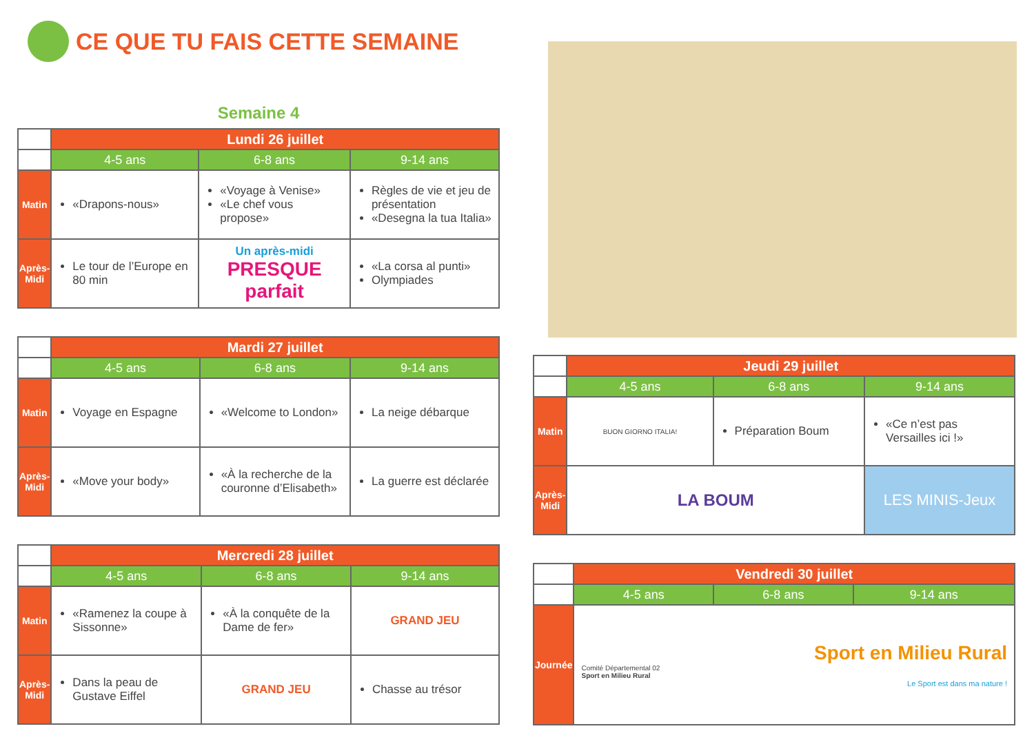CE QUE TU FAIS CETTE SEMAINE
Semaine 4
| | Lundi 26 juillet | | |
| --- | --- | --- | --- |
| | 4-5 ans | 6-8 ans | 9-14 ans |
| Matin | «Drapons-nous» | «Voyage à Venise» «Le chef vous propose» | Règles de vie et jeu de présentation «Desegna la tua Italia» |
| Après-Midi | Le tour de l’Europe en 80 min | Un après-midi PRESQUE parfait | «La corsa al punti» Olympiades |
| | Mardi 27 juillet | | |
| --- | --- | --- | --- |
| | 4-5 ans | 6-8 ans | 9-14 ans |
| Matin | Voyage en Espagne | «Welcome to London» | La neige débarque |
| Après-Midi | «Move your body» | «À la recherche de la couronne d’Elisabeth» | La guerre est déclarée |
| | Mercredi 28 juillet | | |
| --- | --- | --- | --- |
| | 4-5 ans | 6-8 ans | 9-14 ans |
| Matin | «Ramenez la coupe à Sissonne» | «À la conquête de la Dame de fer» | GRAND JEU |
| Après-Midi | Dans la peau de Gustave Eiffel | GRAND JEU | Chasse au trésor |
| | Jeudi 29 juillet | | |
| --- | --- | --- | --- |
| | 4-5 ans | 6-8 ans | 9-14 ans |
| Matin | BUON GIORNO ITALIA! | Préparation Boum | «Ce n’est pas Versailles ici !» |
| Après-Midi | LA BOUM | | LES MINIS-Jeux |
| | Vendredi 30 juillet | | |
| --- | --- | --- | --- |
| | 4-5 ans | 6-8 ans | 9-14 ans |
| Journée | Sport en Milieu Rural Comité Départemental 02 Sport en Milieu Rural Le Sport est dans ma nature ! | | |